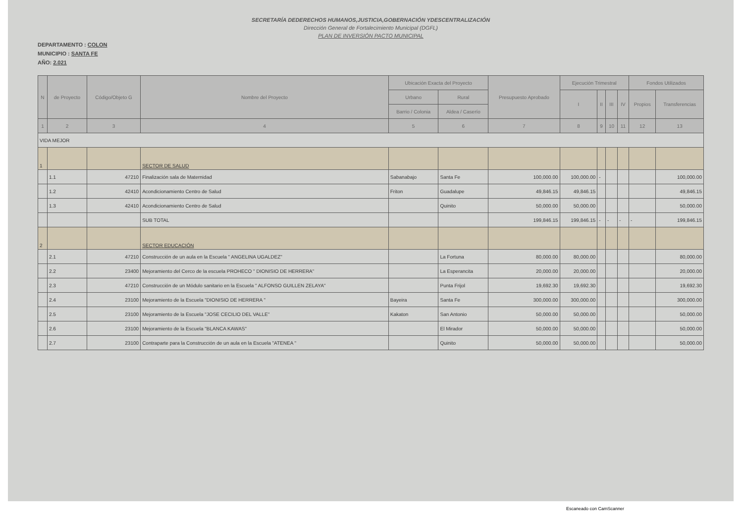SECRETARÍA DEDERECHOS HUMANOS,JUSTICIA,GOBERNACIÓN YDESCENTRALIZACIÓN
Dirección General de Fortalecimiento Municipal (DGFL)
PLAN DE INVERSIÓN PACTO MUNICIPAL
DEPARTAMENTO : COLON
MUNICIPIO : SANTA FE
AÑO: 2.021
| N | de Proyecto | Código/Objeto G | Nombre del Proyecto | Ubicación Exacta del Proyecto | | Presupuesto Aprobado | Ejecución Trimestral | | | | Fondos Utilizados | |
| --- | --- | --- | --- | --- | --- | --- | --- | --- | --- | --- | --- | --- |
| | | | | Urbano | Rural | | I | II | III | IV | Propios | Transferencias |
| | | | | Barrio / Colonia | Aldea / Caserío | | | | | | | |
| 1 | 2 | 3 | 4 | 5 | 6 | 7 | 8 | 9 | 10 | 11 | 12 | 13 |
| VIDA MEJOR | | | | | | | | | | | | |
| 1 | | | SECTOR DE SALUD | | | | | | | | | |
| | 1.1 | 47210 | Finalización sala de Maternidad | Sabanabajo | Santa Fe | 100,000.00 | 100,000.00 | - | | | | 100,000.00 |
| | 1.2 | 42410 | Acondicionamiento Centro de Salud | Friton | Guadalupe | 49,846.15 | 49,846.15 | | | | | 49,846.15 |
| | 1.3 | 42410 | Acondicionamiento Centro de Salud | | Quinito | 50,000.00 | 50,000.00 | | | | | 50,000.00 |
| | | | SUB TOTAL | | | 199,846.15 | 199,846.15 | - | - | - | - | 199,846.15 |
| 2 | | | SECTOR EDUCACIÓN | | | | | | | | | |
| | 2.1 | 47210 | Construcción de un aula en la Escuela " ANGELINA UGALDEZ" | | La Fortuna | 80,000.00 | 80,000.00 | | | | | 80,000.00 |
| | 2.2 | 23400 | Mejoramiento del Cerco de la escuela PROHECO " DIONISIO DE HERRERA" | | La Esperancita | 20,000.00 | 20,000.00 | | | | | 20,000.00 |
| | 2.3 | 47210 | Construcción de un Módulo sanitario en la Escuela " ALFONSO GUILLEN ZELAYA" | | Punta Frijol | 19,692.30 | 19,692.30 | | | | | 19,692.30 |
| | 2.4 | 23100 | Mejoramiento de la Escuela "DIONISIO DE HERRERA " | Bayeira | Santa Fe | 300,000.00 | 300,000.00 | | | | | 300,000.00 |
| | 2.5 | 23100 | Mejoramiento de la Escuela "JOSE CECILIO DEL VALLE" | Kakaton | San Antonio | 50,000.00 | 50,000.00 | | | | | 50,000.00 |
| | 2.6 | 23100 | Mejoramiento de la Escuela "BLANCA KAWAS" | | El Mirador | 50,000.00 | 50,000.00 | | | | | 50,000.00 |
| | 2.7 | 23100 | Contraparte para la Construcción de un aula en la Escuela "ATENEA " | | Quinito | 50,000.00 | 50,000.00 | | | | | 50,000.00 |
Escaneado con CamScanner